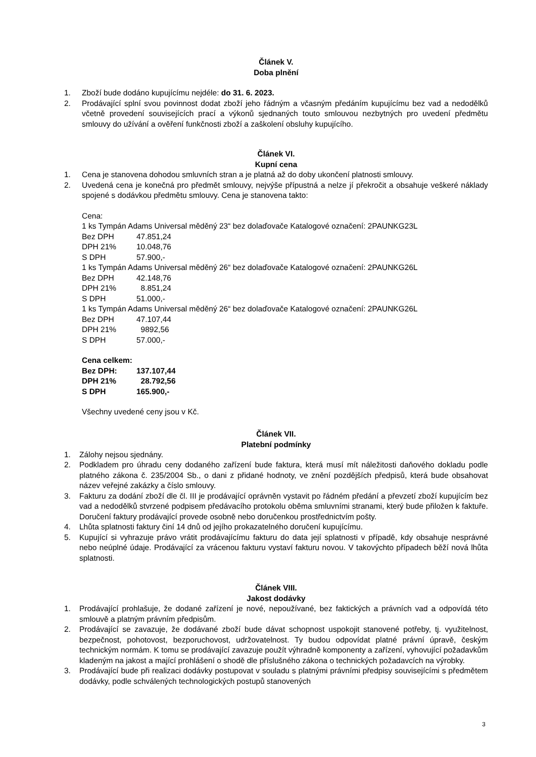Článek V.
Doba plnění
1. Zboží bude dodáno kupujícímu nejdéle: do 31. 6. 2023.
2. Prodávající splní svou povinnost dodat zboží jeho řádným a včasným předáním kupujícímu bez vad a nedodělků včetně provedení souvisejících prací a výkonů sjednaných touto smlouvou nezbytných pro uvedení předmětu smlouvy do užívání a ověření funkčnosti zboží a zaškolení obsluhy kupujícího.
Článek VI.
Kupní cena
1. Cena je stanovena dohodou smluvních stran a je platná až do doby ukončení platnosti smlouvy.
2. Uvedená cena je konečná pro předmět smlouvy, nejvýše přípustná a nelze jí překročit a obsahuje veškeré náklady spojené s dodávkou předmětu smlouvy. Cena je stanovena takto:
Cena:
1 ks Tympán Adams Universal měděný 23“ bez dolaďovače Katalogové označení: 2PAUNKG23L
Bez DPH 47.851,24
DPH 21% 10.048,76
S DPH 57.900,-
1 ks Tympán Adams Universal měděný 26“ bez dolaďovače Katalogové označení: 2PAUNKG26L
Bez DPH 42.148,76
DPH 21% 8.851,24
S DPH 51.000,-
1 ks Tympán Adams Universal měděný 26“ bez dolaďovače Katalogové označení: 2PAUNKG26L
Bez DPH 47.107,44
DPH 21% 9892,56
S DPH 57.000,-
Cena celkem:
Bez DPH: 137.107,44
DPH 21% 28.792,56
S DPH 165.900,-
Všechny uvedené ceny jsou v Kč.
Článek VII.
Platební podmínky
1. Zálohy nejsou sjednány.
2. Podkladem pro úhradu ceny dodaného zařízení bude faktura, která musí mít náležitosti daňového dokladu podle platného zákona č. 235/2004 Sb., o dani z přidané hodnoty, ve znění pozdějších předpisů, která bude obsahovat název veřejné zakázky a číslo smlouvy.
3. Fakturu za dodání zboží dle čl. III je prodávající oprávněn vystavit po řádném předání a převzetí zboží kupujícím bez vad a nedodělků stvrzené podpisem předávacího protokolu oběma smluvními stranami, který bude přiložen k faktuře. Doručení faktury prodávající provede osobně nebo doručenkou prostřednictvím pošty.
4. Lhůta splatnosti faktury činí 14 dnů od jejího prokazatelného doručení kupujícímu.
5. Kupující si vyhrazuje právo vrátit prodávajícímu fakturu do data její splatnosti v případě, kdy obsahuje nesprávné nebo neúplné údaje. Prodávající za vrácenou fakturu vystaví fakturu novou. V takovýchto případech běží nová lhůta splatnosti.
Článek VIII.
Jakost dodávky
1. Prodávající prohlašuje, že dodané zařízení je nové, nepoužívané, bez faktických a právních vad a odpovídá této smlouvě a platným právním předpisům.
2. Prodávající se zavazuje, že dodávané zboží bude dávat schopnost uspokojit stanovené potřeby, tj. využitelnost, bezpečnost, pohotovost, bezporuchovost, udržovatelnost. Ty budou odpovídat platné právní úpravě, českým technickým normám. K tomu se prodávající zavazuje použít výhradně komponenty a zařízení, vyhovující požadavkům kladeným na jakost a mající prohlášení o shodě dle příslušného zákona o technických požadavcích na výrobky.
3. Prodávající bude při realizaci dodávky postupovat v souladu s platnými právními předpisy souvisejícími s předmětem dodávky, podle schválených technologických postupů stanovených
3